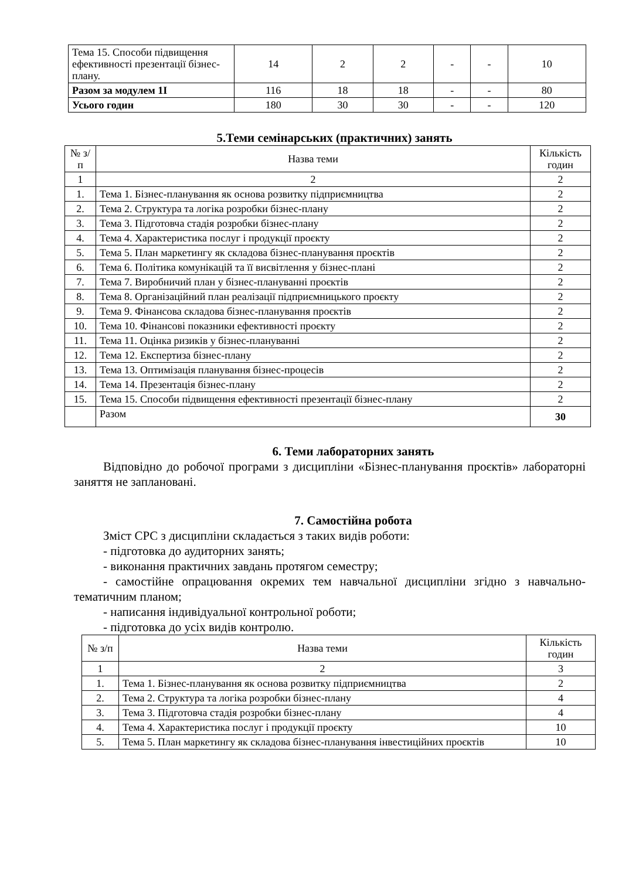| Тема 15. Способи підвищення ефективності презентації бізнес-плану. | 14 | 2 | 2 | - | - | 10 |
| Разом за модулем 1І | 116 | 18 | 18 | - | - | 80 |
| Усього годин | 180 | 30 | 30 | - | - | 120 |
5.Теми семінарських (практичних) занять
| № з/п | Назва теми | Кількість годин |
| --- | --- | --- |
| 1 | 2 | 2 |
| 1. | Тема 1. Бізнес-планування як основа розвитку підприємництва | 2 |
| 2. | Тема 2. Структура та логіка розробки бізнес-плану | 2 |
| 3. | Тема 3. Підготовча стадія розробки бізнес-плану | 2 |
| 4. | Тема 4. Характеристика послуг і продукції проєкту | 2 |
| 5. | Тема 5. План маркетингу як складова бізнес-планування проєктів | 2 |
| 6. | Тема 6. Політика комунікацій та її висвітлення у бізнес-плані | 2 |
| 7. | Тема 7. Виробничий план у бізнес-плануванні проєктів | 2 |
| 8. | Тема 8. Організаційний план реалізації підприємницького проєкту | 2 |
| 9. | Тема 9. Фінансова складова бізнес-планування проєктів | 2 |
| 10. | Тема 10. Фінансові показники ефективності проєкту | 2 |
| 11. | Тема 11. Оцінка ризиків у бізнес-плануванні | 2 |
| 12. | Тема 12. Експертиза бізнес-плану | 2 |
| 13. | Тема 13. Оптимізація планування бізнес-процесів | 2 |
| 14. | Тема 14. Презентація бізнес-плану | 2 |
| 15. | Тема 15. Способи підвищення ефективності презентації бізнес-плану | 2 |
| | Разом | 30 |
6. Теми лабораторних занять
Відповідно до робочої програми з дисципліни «Бізнес-планування проєктів» лабораторні заняття не заплановані.
7. Самостійна робота
Зміст СРС з дисципліни складається з таких видів роботи:
- підготовка до аудиторних занять;
- виконання практичних завдань протягом семестру;
- самостійне опрацювання окремих тем навчальної дисципліни згідно з навчально-тематичним планом;
- написання індивідуальної контрольної роботи;
- підготовка до усіх видів контролю.
| № з/п | Назва теми | Кількість годин |
| --- | --- | --- |
| 1 | 2 | 3 |
| 1. | Тема 1. Бізнес-планування як основа розвитку підприємництва | 2 |
| 2. | Тема 2. Структура та логіка розробки бізнес-плану | 4 |
| 3. | Тема 3. Підготовча стадія розробки бізнес-плану | 4 |
| 4. | Тема 4. Характеристика послуг і продукції проєкту | 10 |
| 5. | Тема 5. План маркетингу як складова бізнес-планування інвестиційних проєктів | 10 |